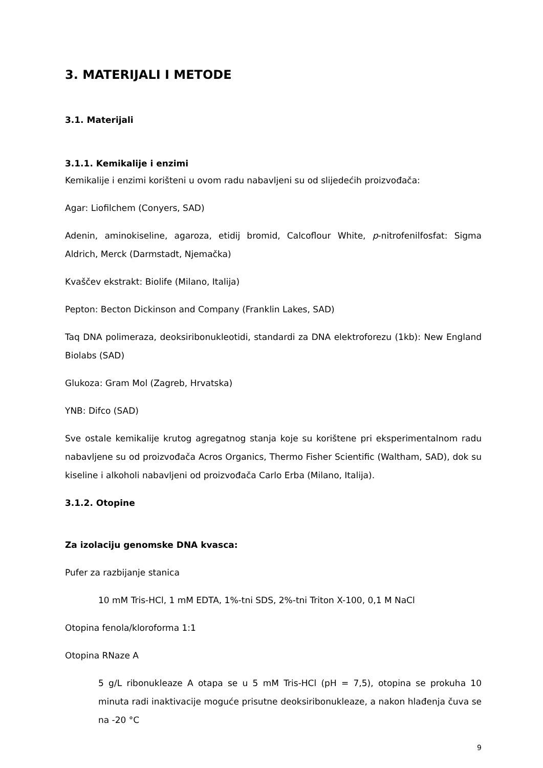3. MATERIJALI I METODE
3.1. Materijali
3.1.1. Kemikalije i enzimi
Kemikalije i enzimi korišteni u ovom radu nabavljeni su od slijedećih proizvođača:
Agar: Liofilchem (Conyers, SAD)
Adenin, aminokiseline, agaroza, etidij bromid, Calcoflour White, p-nitrofenilfosfat: Sigma Aldrich, Merck (Darmstadt, Njemačka)
Kvaščev ekstrakt: Biolife (Milano, Italija)
Pepton: Becton Dickinson and Company (Franklin Lakes, SAD)
Taq DNA polimeraza, deoksiribonukleotidi, standardi za DNA elektroforezu (1kb): New England Biolabs (SAD)
Glukoza: Gram Mol (Zagreb, Hrvatska)
YNB: Difco (SAD)
Sve ostale kemikalije krutog agregatnog stanja koje su korištene pri eksperimentalnom radu nabavljene su od proizvođača Acros Organics, Thermo Fisher Scientific (Waltham, SAD), dok su kiseline i alkoholi nabavljeni od proizvođača Carlo Erba (Milano, Italija).
3.1.2. Otopine
Za izolaciju genomske DNA kvasca:
Pufer za razbijanje stanica
10 mM Tris-HCl, 1 mM EDTA, 1%-tni SDS, 2%-tni Triton X-100, 0,1 M NaCl
Otopina fenola/kloroforma 1:1
Otopina RNaze A
5 g/L ribonukleaze A otapa se u 5 mM Tris-HCl (pH = 7,5), otopina se prokuha 10 minuta radi inaktivacije moguće prisutne deoksiribonukleaze, a nakon hlađenja čuva se na -20 °C
9